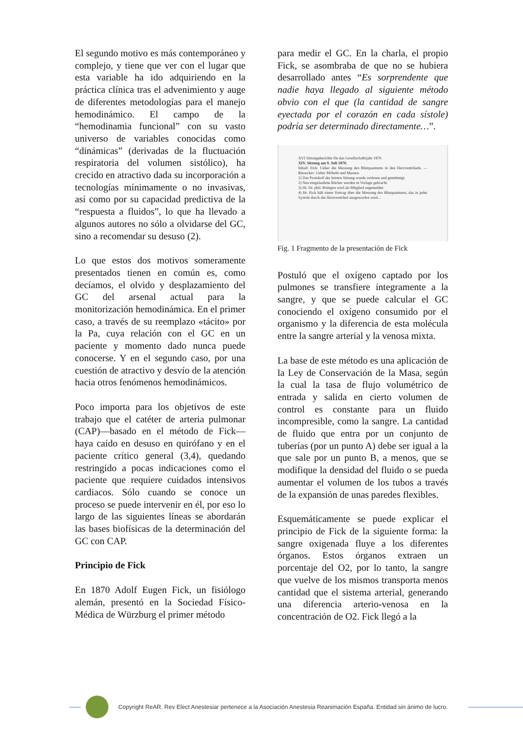El segundo motivo es más contemporáneo y complejo, y tiene que ver con el lugar que esta variable ha ido adquiriendo en la práctica clínica tras el advenimiento y auge de diferentes metodologías para el manejo hemodinámico. El campo de la “hemodinamia funcional” con su vasto universo de variables conocidas como “dinámicas” (derivadas de la fluctuación respiratoria del volumen sistólico), ha crecido en atractivo dada su incorporación a tecnologías mínimamente o no invasivas, así como por su capacidad predictiva de la “respuesta a fluidos”, lo que ha llevado a algunos autores no sólo a olvidarse del GC, sino a recomendar su desuso (2).
Lo que estos dos motivos someramente presentados tienen en común es, como decíamos, el olvido y desplazamiento del GC del arsenal actual para la monitorización hemodinámica. En el primer caso, a través de su reemplazo «tácito» por la Pa, cuya relación con el GC en un paciente y momento dado nunca puede conocerse. Y en el segundo caso, por una cuestión de atractivo y desvío de la atención hacia otros fenómenos hemodinámicos.
Poco importa para los objetivos de este trabajo que el catéter de arteria pulmonar (CAP)—basado en el método de Fick—haya caído en desuso en quirófano y en el paciente crítico general (3,4), quedando restringido a pocas indicaciones como el paciente que requiere cuidados intensivos cardiacos. Sólo cuando se conoce un proceso se puede intervenir en él, por eso lo largo de las siguientes líneas se abordarán las bases biofísicas de la determinación del GC con CAP.
Principio de Fick
En 1870 Adolf Eugen Fick, un fisiólogo alemán, presentó en la Sociedad Físico-Médica de Würzburg el primer método
para medir el GC. En la charla, el propio Fick, se asombraba de que no se hubiera desarrollado antes “Es sorprendente que nadie haya llegado al siguiente método obvio con el que (la cantidad de sangre eyectada por el corazón en cada sístole) podría ser determinado directamente…”.
XVI Sitzungsberichte für das Gesellschaftsjahr 1870.
XIV. Sitzung am 9. Juli 1870.
Inhalt: Fick: Ueber die Messung des Blutquantums in den Herzventrikeln. — Riesecker: Ueber Möbeln und Massen.
1) Das Protokoll der letzten Sitzung wurde verlesen und genehmigt.
2) Neu eingelaufene Bücher werden in Vorlage gebracht.
3) Hr. Dr. phil. Röntgen wird als Mitglied angemeldet.
4) Hr. Fick hält einen Vortrag über die Messung des Blutquantums, das in jeder Systole durch die Herzventrikel ausgeworfen wird...
Fig. 1 Fragmento de la presentación de Fick
Postuló que el oxígeno captado por los pulmones se transfiere íntegramente a la sangre, y que se puede calcular el GC conociendo el oxígeno consumido por el organismo y la diferencia de esta molécula entre la sangre arterial y la venosa mixta.
La base de este método es una aplicación de la Ley de Conservación de la Masa, según la cual la tasa de flujo volumétrico de entrada y salida en cierto volumen de control es constante para un fluido incompresible, como la sangre. La cantidad de fluido que entra por un conjunto de tuberías (por un punto A) debe ser igual a la que sale por un punto B, a menos, que se modifique la densidad del fluido o se pueda aumentar el volumen de los tubos a través de la expansión de unas paredes flexibles.
Esquemáticamente se puede explicar el principio de Fick de la siguiente forma: la sangre oxigenada fluye a los diferentes órganos. Estos órganos extraen un porcentaje del O2, por lo tanto, la sangre que vuelve de los mismos transporta menos cantidad que el sistema arterial, generando una diferencia arterio-venosa en la concentración de O2. Fick llegó a la
Copyright ReAR. Rev Elect Anestesiar pertenece a la Asociación Anestesia Reanimación España. Entidad sin ánimo de lucro.